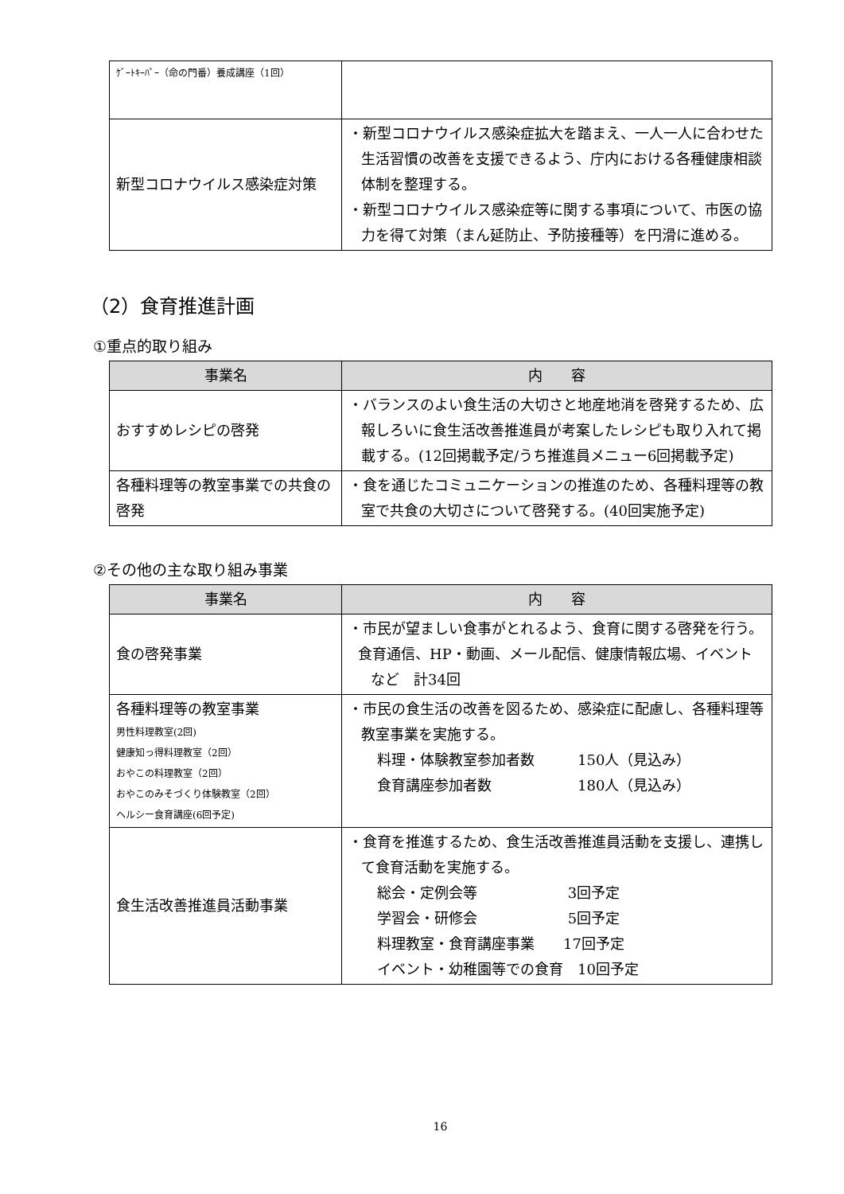| ｹﾞｰﾄｷｰﾊﾟｰ（命の門番）養成講座（1回） | |
| 新型コロナウイルス感染症対策 | ・新型コロナウイルス感染症拡大を踏まえ、一人一人に合わせた生活習慣の改善を支援できるよう、庁内における各種健康相談体制を整理する。 ・新型コロナウイルス感染症等に関する事項について、市医の協力を得て対策（まん延防止、予防接種等）を円滑に進める。 |
（2）食育推進計画
①重点的取り組み
| 事業名 | 内 容 |
| --- | --- |
| おすすめレシピの啓発 | ・バランスのよい食生活の大切さと地産地消を啓発するため、広報しろいに食生活改善推進員が考案したレシピも取り入れて掲載する。(12回掲載予定/うち推進員メニュー6回掲載予定) |
| 各種料理等の教室事業での共食の啓発 | ・食を通じたコミュニケーションの推進のため、各種料理等の教室で共食の大切さについて啓発する。(40回実施予定) |
②その他の主な取り組み事業
| 事業名 | 内 容 |
| --- | --- |
| 食の啓発事業 | ・市民が望ましい食事がとれるよう、食育に関する啓発を行う。 食育通信、HP・動画、メール配信、健康情報広場、イベントなど 計34回 |
| 各種料理等の教室事業 男性料理教室(2回) 健康知っ得料理教室（2回） おやこの料理教室（2回） おやこのみそづくり体験教室（2回） ヘルシー食育講座(6回予定) | ・市民の食生活の改善を図るため、感染症に配慮し、各種料理等教室事業を実施する。 料理・体験教室参加者数 150人（見込み） 食育講座参加者数 180人（見込み） |
| 食生活改善推進員活動事業 | ・食育を推進するため、食生活改善推進員活動を支援し、連携して食育活動を実施する。 総会・定例会等 3回予定 学習会・研修会 5回予定 料理教室・食育講座事業 17回予定 イベント・幼稚園等での食育 10回予定 |
16